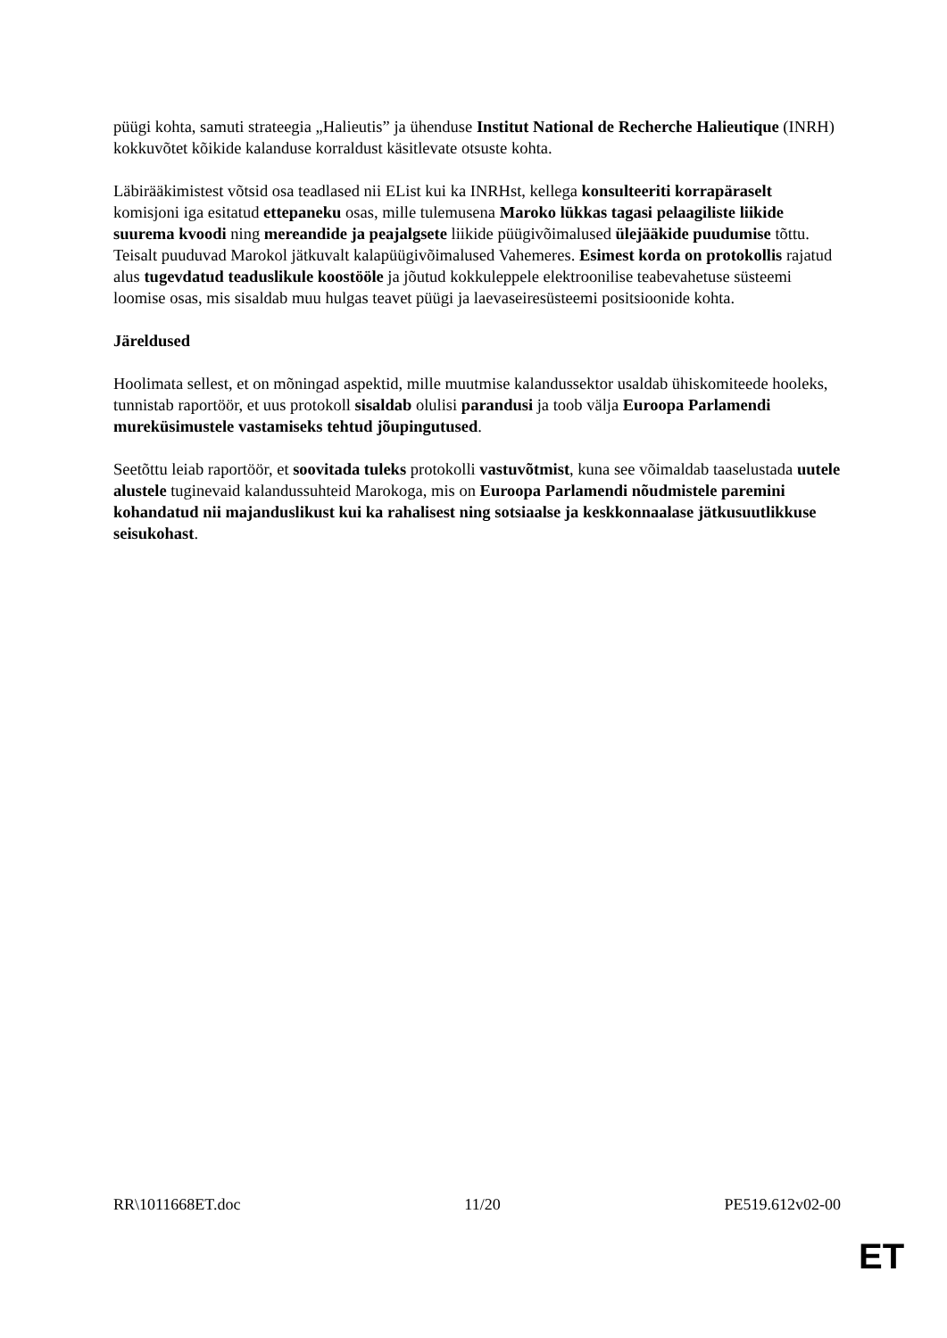püügi kohta, samuti strateegia „Halieutis” ja ühenduse Institut National de Recherche Halieutique (INRH) kokkuvõtet kõikide kalanduse korraldust käsitlevate otsuste kohta.
Läbirääkimistest võtsid osa teadlased nii EList kui ka INRHst, kellega konsulteeriti korrapäraselt komisjoni iga esitatud ettepaneku osas, mille tulemusena Maroko lükkas tagasi pelaagiliste liikide suurema kvoodi ning mereandide ja peajalgsete liikide püügivõimalused ülejääkide puudumise tõttu. Teisalt puuduvad Marokol jätkuvalt kalapüügivõimalused Vahemeres. Esimest korda on protokollis rajatud alus tugevdatud teaduslikule koostööle ja jõutud kokkuleppele elektroonilise teabevahetuse süsteemi loomise osas, mis sisaldab muu hulgas teavet püügi ja laevaseiresüsteemi positsioonide kohta.
Järeldused
Hoolimata sellest, et on mõningad aspektid, mille muutmise kalandussektor usaldab ühiskomiteede hooleks, tunnistab raportöör, et uus protokoll sisaldab olulisi parandusi ja toob välja Euroopa Parlamendi mureküsimustele vastamiseks tehtud jõupingutused.
Seetõttu leiab raportöör, et soovitada tuleks protokolli vastuvõtmist, kuna see võimaldab taaselustada uutele alustele tuginevaid kalandussuhteid Marokoga, mis on Euroopa Parlamendi nõudmistele paremini kohandatud nii majanduslikust kui ka rahalisest ning sotsiaalse ja keskkonnaalase jätkusuutlikkuse seisukohast.
RR\1011668ET.doc 11/20 PE519.612v02-00
ET